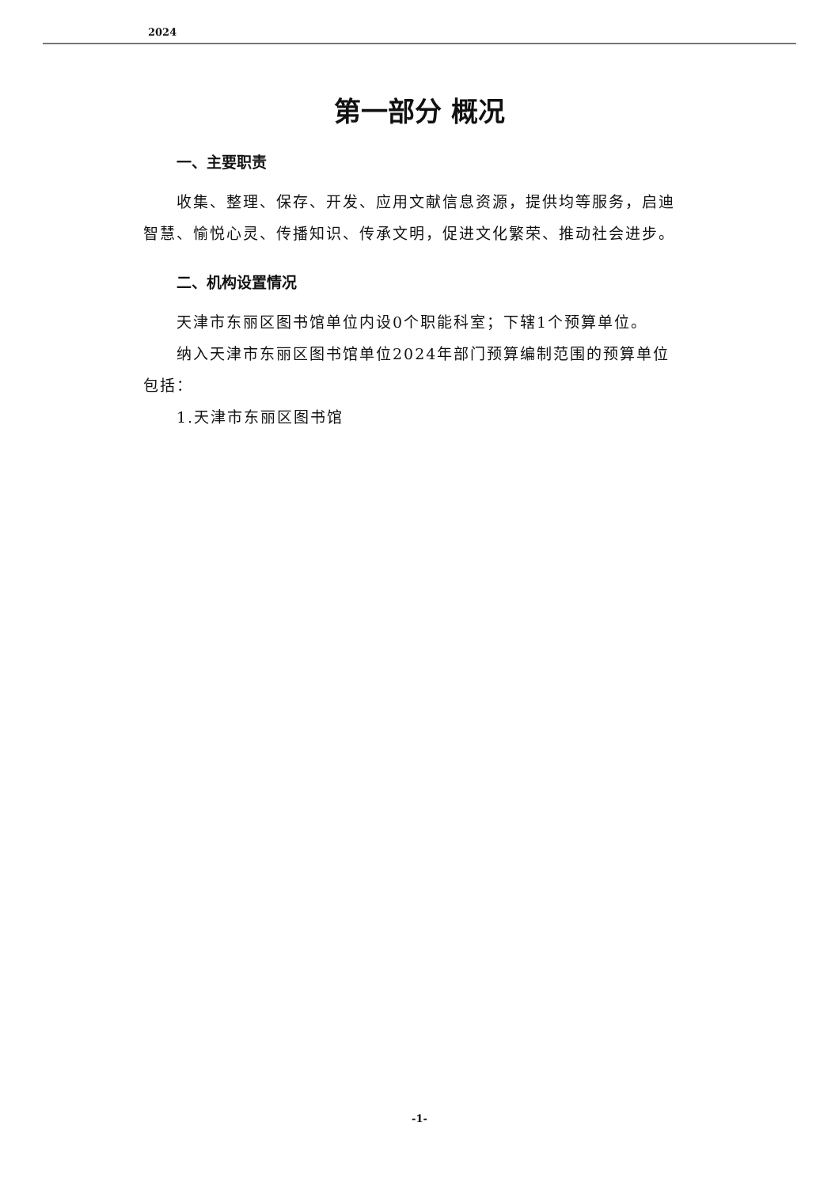2024
第一部分 概况
一、主要职责
收集、整理、保存、开发、应用文献信息资源，提供均等服务，启迪智慧、愉悦心灵、传播知识、传承文明，促进文化繁荣、推动社会进步。
二、机构设置情况
天津市东丽区图书馆单位内设0个职能科室；下辖1个预算单位。
纳入天津市东丽区图书馆单位2024年部门预算编制范围的预算单位包括：
1.天津市东丽区图书馆
-1-